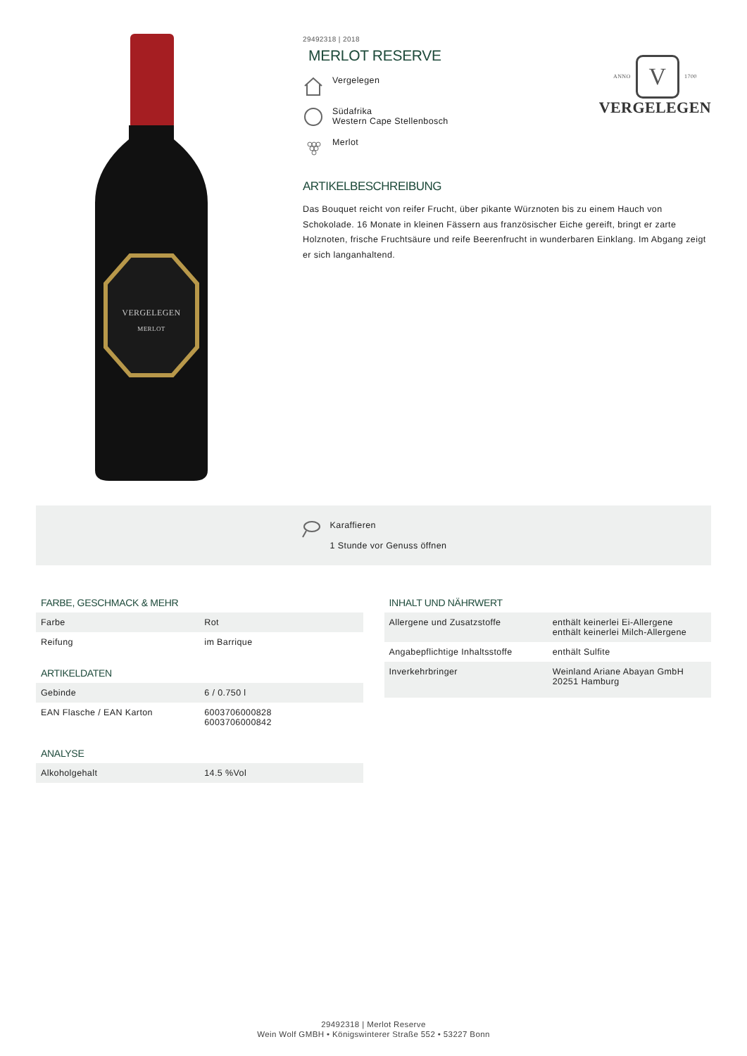VERGELEGEN
MERLOT
29492318 | 2018
MERLOT RESERVE
Vergelegen
Südafrika
Western Cape Stellenbosch
Merlot
ARTIKELBESCHREIBUNG
Das Bouquet reicht von reifer Frucht, über pikante Würznoten bis zu einem Hauch von Schokolade. 16 Monate in kleinen Fässern aus französischer Eiche gereift, bringt er zarte Holznoten, frische Fruchtsäure und reife Beerenfrucht in wunderbaren Einklang. Im Abgang zeigt er sich langanhaltend.
ANNO V 1700
VERGELEGEN
Karaffieren
1 Stunde vor Genuss öffnen
FARBE, GESCHMACK & MEHR
| Farbe | Rot |
| Reifung | im Barrique |
ARTIKELDATEN
| Gebinde | 6 / 0.750 l |
| EAN Flasche / EAN Karton | 6003706000828 6003706000842 |
ANALYSE
| Alkoholgehalt | 14.5 %Vol |
INHALT UND NÄHRWERT
| Allergene und Zusatzstoffe | enthält keinerlei Ei-Allergene enthält keinerlei Milch-Allergene |
| Angabepflichtige Inhaltsstoffe | enthält Sulfite |
| Inverkehrbringer | Weinland Ariane Abayan GmbH 20251 Hamburg |
29492318 | Merlot Reserve
Wein Wolf GMBH • Königswinterer Straße 552 • 53227 Bonn